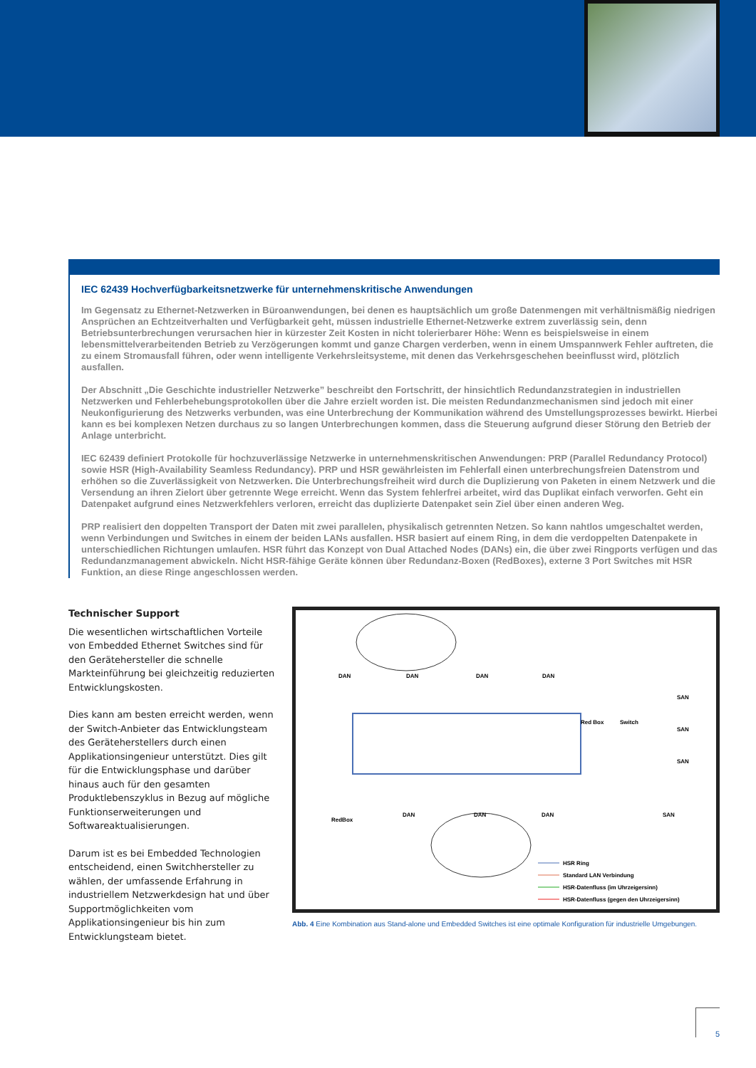IEC 62439 Hochverfügbarkeitsnetzwerke für unternehmenskritische Anwendungen
Im Gegensatz zu Ethernet-Netzwerken in Büroanwendungen, bei denen es hauptsächlich um große Datenmengen mit verhältnismäßig niedrigen Ansprüchen an Echtzeitverhalten und Verfügbarkeit geht, müssen industrielle Ethernet-Netzwerke extrem zuverlässig sein, denn Betriebsunterbrechungen verursachen hier in kürzester Zeit Kosten in nicht tolerierbarer Höhe: Wenn es beispielsweise in einem lebensmittelverarbeitenden Betrieb zu Verzögerungen kommt und ganze Chargen verderben, wenn in einem Umspannwerk Fehler auftreten, die zu einem Stromausfall führen, oder wenn intelligente Verkehrsleitsysteme, mit denen das Verkehrsgeschehen beeinflusst wird, plötzlich ausfallen.
Der Abschnitt „Die Geschichte industrieller Netzwerke” beschreibt den Fortschritt, der hinsichtlich Redundanzstrategien in industriellen Netzwerken und Fehlerbehebungsprotokollen über die Jahre erzielt worden ist. Die meisten Redundanzmechanismen sind jedoch mit einer Neukonfigurierung des Netzwerks verbunden, was eine Unterbrechung der Kommunikation während des Umstellungsprozesses bewirkt. Hierbei kann es bei komplexen Netzen durchaus zu so langen Unterbrechungen kommen, dass die Steuerung aufgrund dieser Störung den Betrieb der Anlage unterbricht.
IEC 62439 definiert Protokolle für hochzuverlässige Netzwerke in unternehmenskritischen Anwendungen: PRP (Parallel Redundancy Protocol) sowie HSR (High-Availability Seamless Redundancy). PRP und HSR gewährleisten im Fehlerfall einen unterbrechungsfreien Datenstrom und erhöhen so die Zuverlässigkeit von Netzwerken. Die Unterbrechungsfreiheit wird durch die Duplizierung von Paketen in einem Netzwerk und die Versendung an ihren Zielort über getrennte Wege erreicht. Wenn das System fehlerfrei arbeitet, wird das Duplikat einfach verworfen. Geht ein Datenpaket aufgrund eines Netzwerkfehlers verloren, erreicht das duplizierte Datenpaket sein Ziel über einen anderen Weg.
PRP realisiert den doppelten Transport der Daten mit zwei parallelen, physikalisch getrennten Netzen. So kann nahtlos umgeschaltet werden, wenn Verbindungen und Switches in einem der beiden LANs ausfallen. HSR basiert auf einem Ring, in dem die verdoppelten Datenpakete in unterschiedlichen Richtungen umlaufen. HSR führt das Konzept von Dual Attached Nodes (DANs) ein, die über zwei Ringports verfügen und das Redundanzmanagement abwickeln. Nicht HSR-fähige Geräte können über Redundanz-Boxen (RedBoxes), externe 3 Port Switches mit HSR Funktion, an diese Ringe angeschlossen werden.
Technischer Support
Die wesentlichen wirtschaftlichen Vorteile von Embedded Ethernet Switches sind für den Gerätehersteller die schnelle Markteinführung bei gleichzeitig reduzierten Entwicklungskosten.
Dies kann am besten erreicht werden, wenn der Switch-Anbieter das Entwicklungsteam des Geräteherstellers durch einen Applikationsingenieur unterstützt. Dies gilt für die Entwicklungsphase und darüber hinaus auch für den gesamten Produktlebenszyklus in Bezug auf mögliche Funktionserweiterungen und Softwareaktualisierungen.
Darum ist es bei Embedded Technologien entscheidend, einen Switchhersteller zu wählen, der umfassende Erfahrung in industriellem Netzwerkdesign hat und über Supportmöglichkeiten vom Applikationsingenieur bis hin zum Entwicklungsteam bietet.
DAN
DAN
DAN
DAN
Red Box
Switch
SAN
SAN
SAN
SAN
RedBox
DAN
DAN
DAN
HSR Ring
Standard LAN Verbindung
HSR-Datenfluss (im Uhrzeigersinn)
HSR-Datenfluss (gegen den Uhrzeigersinn)
Abb. 4 Eine Kombination aus Stand-alone und Embedded Switches ist eine optimale Konfiguration für industrielle Umgebungen.
5